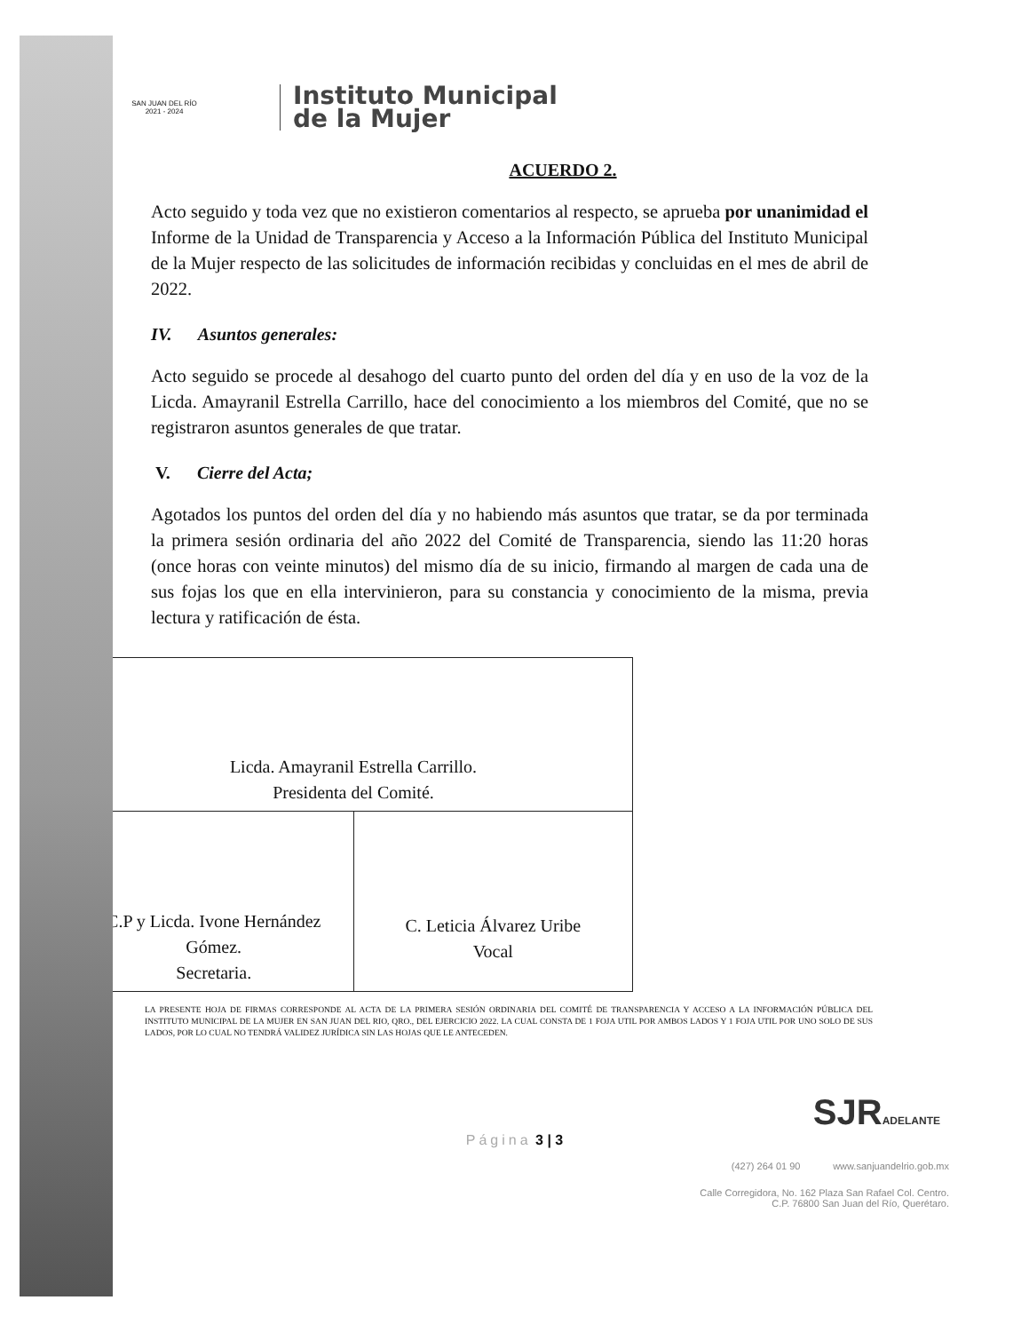SAN JUAN DEL RÍO
2021 - 2024
Instituto Municipal
de la Mujer
ACUERDO 2.
Acto seguido y toda vez que no existieron comentarios al respecto, se aprueba por unanimidad el Informe de la Unidad de Transparencia y Acceso a la Información Pública del Instituto Municipal de la Mujer respecto de las solicitudes de información recibidas y concluidas en el mes de abril de 2022.
IV. Asuntos generales:
Acto seguido se procede al desahogo del cuarto punto del orden del día y en uso de la voz de la Licda. Amayranil Estrella Carrillo, hace del conocimiento a los miembros del Comité, que no se registraron asuntos generales de que tratar.
V. Cierre del Acta;
Agotados los puntos del orden del día y no habiendo más asuntos que tratar, se da por terminada la primera sesión ordinaria del año 2022 del Comité de Transparencia, siendo las 11:20 horas (once horas con veinte minutos) del mismo día de su inicio, firmando al margen de cada una de sus fojas los que en ella intervinieron, para su constancia y conocimiento de la misma, previa lectura y ratificación de ésta.
| Licda. Amayranil Estrella Carrillo. Presidenta del Comité. | |
| C.P y Licda. Ivone Hernández Gómez. Secretaria. | C. Leticia Álvarez Uribe Vocal |
LA PRESENTE HOJA DE FIRMAS CORRESPONDE AL ACTA DE LA PRIMERA SESIÓN ORDINARIA DEL COMITÉ DE TRANSPARENCIA Y ACCESO A LA INFORMACIÓN PÚBLICA DEL INSTITUTO MUNICIPAL DE LA MUJER EN SAN JUAN DEL RIO, QRO., DEL EJERCICIO 2022. LA CUAL CONSTA DE 1 FOJA UTIL POR AMBOS LADOS Y 1 FOJA UTIL POR UNO SOLO DE SUS LADOS, POR LO CUAL NO TENDRÁ VALIDEZ JURÍDICA SIN LAS HOJAS QUE LE ANTECEDEN.
SJRADELANTE
Página 3 | 3
(427) 264 01 90 www.sanjuandelrio.gob.mx
Calle Corregidora, No. 162 Plaza San Rafael Col. Centro.
C.P. 76800 San Juan del Río, Querétaro.